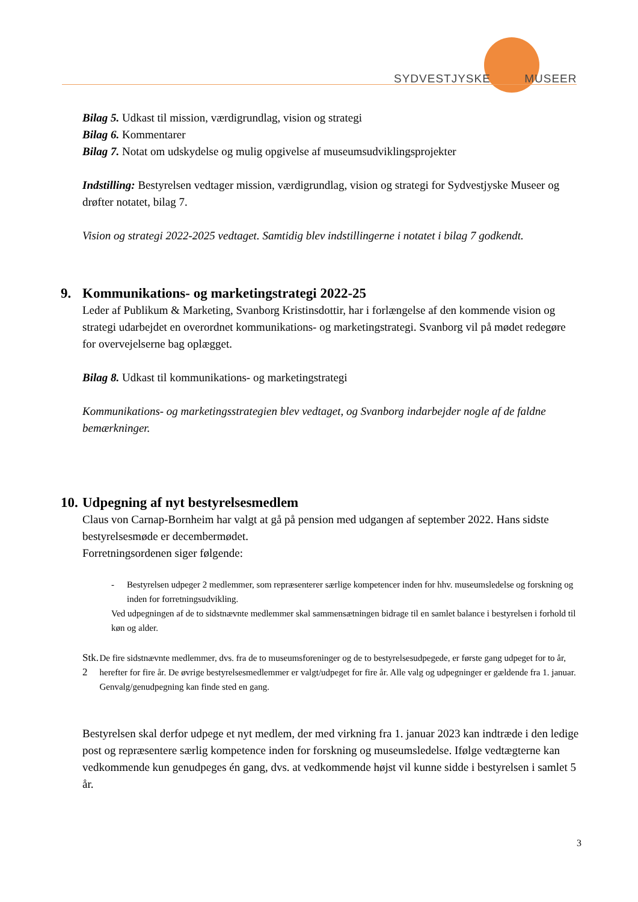SYDVESTJYSKE MUSEER
Bilag 5. Udkast til mission, værdigrundlag, vision og strategi
Bilag 6. Kommentarer
Bilag 7. Notat om udskydelse og mulig opgivelse af museumsudviklingsprojekter
Indstilling: Bestyrelsen vedtager mission, værdigrundlag, vision og strategi for Sydvestjyske Museer og drøfter notatet, bilag 7.
Vision og strategi 2022-2025 vedtaget. Samtidig blev indstillingerne i notatet i bilag 7 godkendt.
9. Kommunikations- og marketingstrategi 2022-25
Leder af Publikum & Marketing, Svanborg Kristinsdottir, har i forlængelse af den kommende vision og strategi udarbejdet en overordnet kommunikations- og marketingstrategi. Svanborg vil på mødet redegøre for overvejelserne bag oplægget.
Bilag 8. Udkast til kommunikations- og marketingstrategi
Kommunikations- og marketingsstrategien blev vedtaget, og Svanborg indarbejder nogle af de faldne bemærkninger.
10. Udpegning af nyt bestyrelsesmedlem
Claus von Carnap-Bornheim har valgt at gå på pension med udgangen af september 2022. Hans sidste bestyrelsesmøde er decembermødet.
Forretningsordenen siger følgende:
- Bestyrelsen udpeger 2 medlemmer, som repræsenterer særlige kompetencer inden for hhv. museumsledelse og forskning og inden for forretningsudvikling.
Ved udpegningen af de to sidstnævnte medlemmer skal sammensætningen bidrage til en samlet balance i bestyrelsen i forhold til køn og alder.
Stk. 2 De fire sidstnævnte medlemmer, dvs. fra de to museumsforeninger og de to bestyrelsesudpegede, er første gang udpeget for to år, herefter for fire år. De øvrige bestyrelsesmedlemmer er valgt/udpeget for fire år. Alle valg og udpegninger er gældende fra 1. januar. Genvalg/genudpegning kan finde sted en gang.
Bestyrelsen skal derfor udpege et nyt medlem, der med virkning fra 1. januar 2023 kan indtræde i den ledige post og repræsentere særlig kompetence inden for forskning og museumsledelse. Ifølge vedtægterne kan vedkommende kun genudpeges én gang, dvs. at vedkommende højst vil kunne sidde i bestyrelsen i samlet 5 år.
3